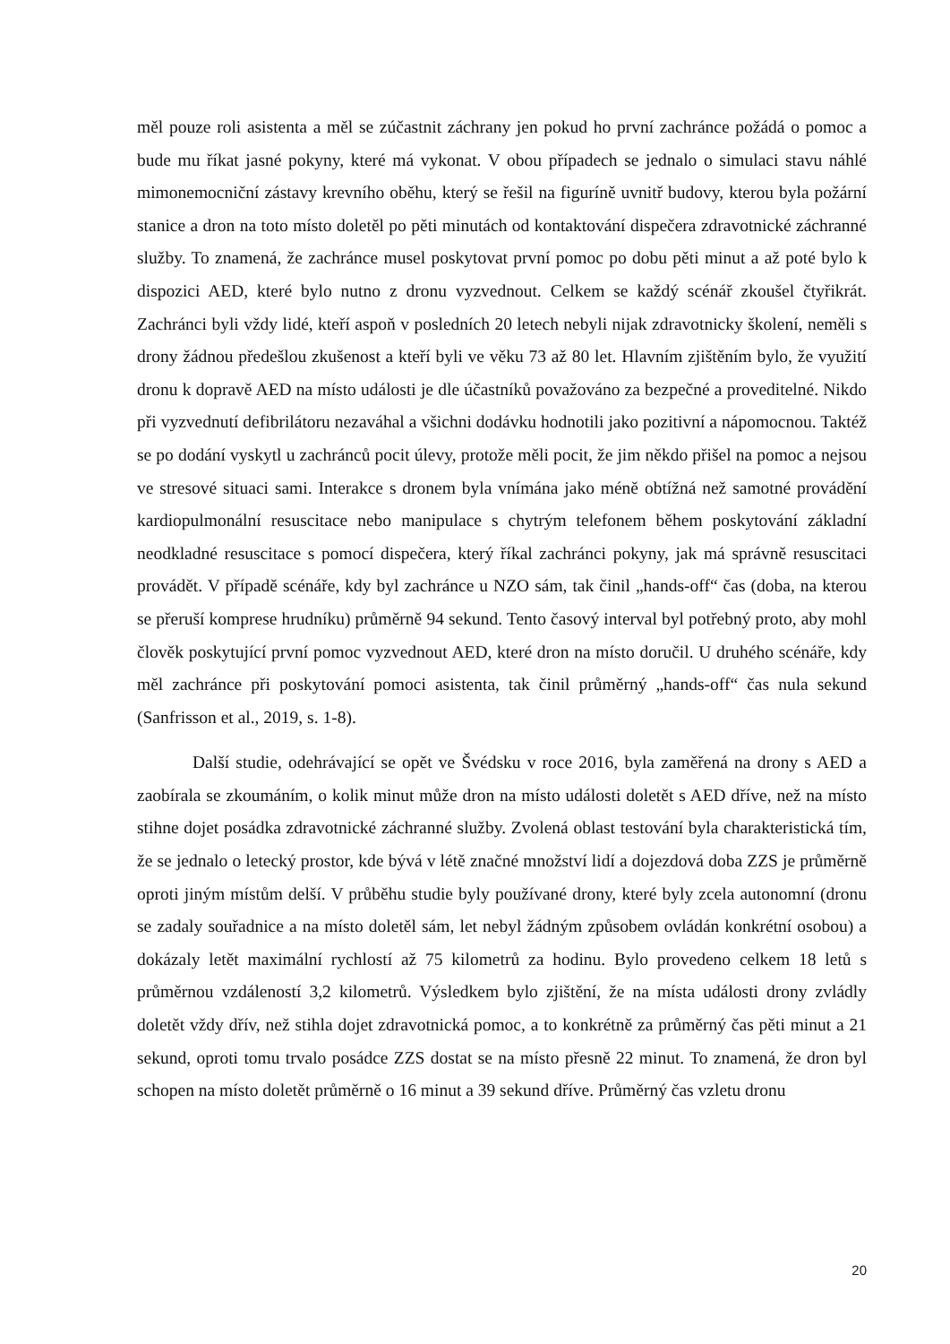měl pouze roli asistenta a měl se zúčastnit záchrany jen pokud ho první zachránce požádá o pomoc a bude mu říkat jasné pokyny, které má vykonat. V obou případech se jednalo o simulaci stavu náhlé mimonemocniční zástavy krevního oběhu, který se řešil na figuríně uvnitř budovy, kterou byla požární stanice a dron na toto místo doletěl po pěti minutách od kontaktování dispečera zdravotnické záchranné služby. To znamená, že zachránce musel poskytovat první pomoc po dobu pěti minut a až poté bylo k dispozici AED, které bylo nutno z dronu vyzvednout. Celkem se každý scénář zkoušel čtyřikrát. Zachránci byli vždy lidé, kteří aspoň v posledních 20 letech nebyli nijak zdravotnicky školení, neměli s drony žádnou předešlou zkušenost a kteří byli ve věku 73 až 80 let. Hlavním zjištěním bylo, že využití dronu k dopravě AED na místo události je dle účastníků považováno za bezpečné a proveditelné. Nikdo při vyzvednutí defibrilátoru nezaváhal a všichni dodávku hodnotili jako pozitivní a nápomocnou. Taktéž se po dodání vyskytl u zachránců pocit úlevy, protože měli pocit, že jim někdo přišel na pomoc a nejsou ve stresové situaci sami. Interakce s dronem byla vnímána jako méně obtížná než samotné provádění kardiopulmonální resuscitace nebo manipulace s chytrým telefonem během poskytování základní neodkladné resuscitace s pomocí dispečera, který říkal zachránci pokyny, jak má správně resuscitaci provádět. V případě scénáře, kdy byl zachránce u NZO sám, tak činil „hands-off“ čas (doba, na kterou se přeruší komprese hrudníku) průměrně 94 sekund. Tento časový interval byl potřebný proto, aby mohl člověk poskytující první pomoc vyzvednout AED, které dron na místo doručil. U druhého scénáře, kdy měl zachránce při poskytování pomoci asistenta, tak činil průměrný „hands-off“ čas nula sekund (Sanfrisson et al., 2019, s. 1-8).
Další studie, odehrávající se opět ve Švédsku v roce 2016, byla zaměřená na drony s AED a zaobírala se zkoumáním, o kolik minut může dron na místo události doletět s AED dříve, než na místo stihne dojet posádka zdravotnické záchranné služby. Zvolená oblast testování byla charakteristická tím, že se jednalo o letecký prostor, kde bývá v létě značné množství lidí a dojezdová doba ZZS je průměrně oproti jiným místům delší. V průběhu studie byly používané drony, které byly zcela autonomní (dronu se zadaly souřadnice a na místo doletěl sám, let nebyl žádným způsobem ovládán konkrétní osobou) a dokázaly letět maximální rychlostí až 75 kilometrů za hodinu. Bylo provedeno celkem 18 letů s průměrnou vzdáleností 3,2 kilometrů. Výsledkem bylo zjištění, že na místa události drony zvládly doletět vždy dřív, než stihla dojet zdravotnická pomoc, a to konkrétně za průměrný čas pěti minut a 21 sekund, oproti tomu trvalo posádce ZZS dostat se na místo přesně 22 minut. To znamená, že dron byl schopen na místo doletět průměrně o 16 minut a 39 sekund dříve. Průměrný čas vzletu dronu
20